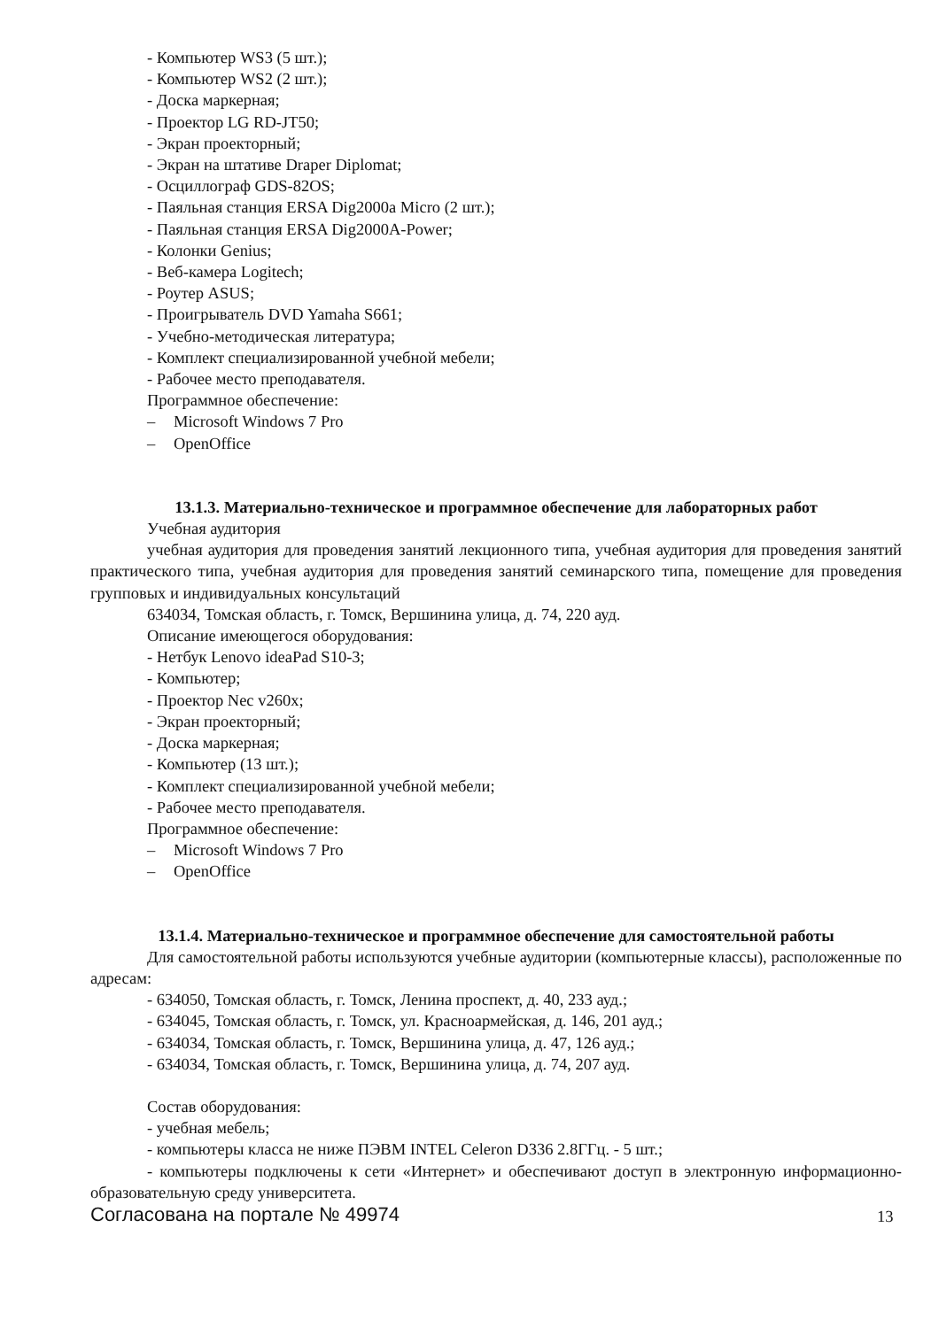- Компьютер WS3 (5 шт.);
- Компьютер WS2 (2 шт.);
- Доска маркерная;
- Проектор LG RD-JT50;
- Экран проекторный;
- Экран на штативе Draper Diplomat;
- Осциллограф GDS-82OS;
- Паяльная станция ERSA Dig2000a Micro (2 шт.);
- Паяльная станция ERSA Dig2000A-Power;
- Колонки Genius;
- Веб-камера Logitech;
- Роутер ASUS;
- Проигрыватель DVD Yamaha S661;
- Учебно-методическая литература;
- Комплект специализированной учебной мебели;
- Рабочее место преподавателя.
Программное обеспечение:
– Microsoft Windows 7 Pro
– OpenOffice
13.1.3. Материально-техническое и программное обеспечение для лабораторных работ
Учебная аудитория
учебная аудитория для проведения занятий лекционного типа, учебная аудитория для проведения занятий практического типа, учебная аудитория для проведения занятий семинарского типа, помещение для проведения групповых и индивидуальных консультаций
634034, Томская область, г. Томск, Вершинина улица, д. 74, 220 ауд.
Описание имеющегося оборудования:
- Нетбук Lenovo ideaPad S10-3;
- Компьютер;
- Проектор Nec v260x;
- Экран проекторный;
- Доска маркерная;
- Компьютер (13 шт.);
- Комплект специализированной учебной мебели;
- Рабочее место преподавателя.
Программное обеспечение:
– Microsoft Windows 7 Pro
– OpenOffice
13.1.4. Материально-техническое и программное обеспечение для самостоятельной работы
Для самостоятельной работы используются учебные аудитории (компьютерные классы), расположенные по адресам:
- 634050, Томская область, г. Томск, Ленина проспект, д. 40, 233 ауд.;
- 634045, Томская область, г. Томск, ул. Красноармейская, д. 146, 201 ауд.;
- 634034, Томская область, г. Томск, Вершинина улица, д. 47, 126 ауд.;
- 634034, Томская область, г. Томск, Вершинина улица, д. 74, 207 ауд.
Состав оборудования:
- учебная мебель;
- компьютеры класса не ниже ПЭВМ INTEL Celeron D336 2.8ГГц. - 5 шт.;
- компьютеры подключены к сети «Интернет» и обеспечивают доступ в электронную информационно-образовательную среду университета.
Согласована на портале № 49974 13